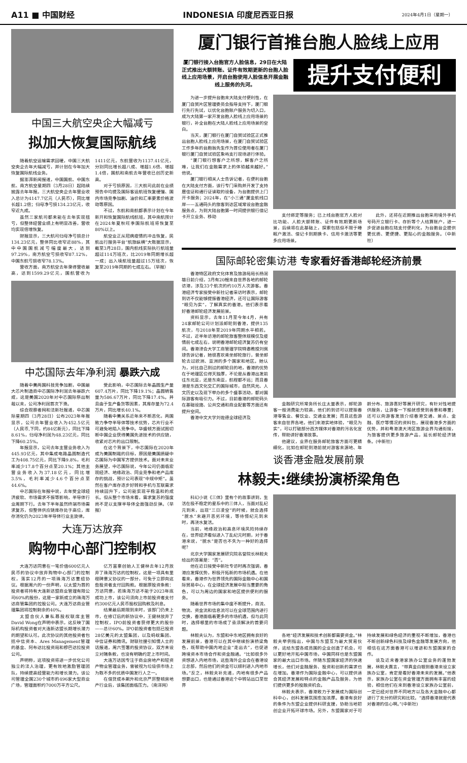A11 ■ 中国财经 INDONESIA 印度尼西亚日报 2024年4月1日（星期一）
中国三大航空央企大幅减亏
拟加大恢复国际航线
随着航空运输需求回暖，中国三大航空央企去年大幅减亏，并计划在今年加大恢复国际航线业务。
据澎湃新闻报道，中国国航、中国东航、南方航空星期四（3月28日）起陆续披露去年年报。三大航空央企去年营业收入总计为4147.7亿元（人民币），同比增长超1.2倍；归母净亏损134.23亿元，收窄近九成。
虽然三家航司都未能在去年实现扭亏，但整体经营业绩上有明显改善，营收均实现倍增恢复。
财报显示，三大航司归母净亏损总计134.23亿元，整体同比收窄近88%，其中中国国航减亏幅度最大，达到97.29%，南方航空亏损收窄87.12%，中国东航亏损收窄78.13%。
营收方面，南方航空去年录得营收最高，达到1599.29亿元，国航营收为1411亿元，东航营收为1137.41亿元，分别同比增长超八成、增超1.6倍、增超1.4倍，国航和南航去年营收已创历史新高。
对于亏损原因，三大航司此前在业绩预告中均提及国际客运航班恢复缓慢、国内市场竞争加剧、油价和汇率要素价格波动等原因。
不过，东航和南航都表示计划在今年新开和恢复国际航线航班，其中南航预计在2024年夏秋旺季国际航班将恢复至80%以上。
航空业正从冠病疫情的冲击恢复，民航出行服务平台“航旅纵横”大数据显示，截至3月28日，国内航线实际执行航班量超过114万班次，比2019年同期增长超一成；出入境航班量超过15万班次，恢复至2019年同期的七成左右。（早报）
中芯国际去年净利润 暴跌六成
随着中美两国科技竞争加剧，中国最大芯片制造商中芯国际净利润去年暴跌六成，这是美国2020年对中芯国际祭出制裁以来，公司净利润首次下滑。
综合观察者网和法新社报道，中芯国际星期四（3月28日）公布2023年年报显示，公司去年营业收入为452.5亿元（人民币,下同，约84亿新元），同比下降8.61%，归母净利润为48.23亿元，同比下降60.25%。
年报显示，公司去年主营业务收入为445.93亿元，其中集成电路晶圆制造代工为408.75亿元，同比下降9.8%，毛利率减少17.8个百分点至20.1%；其他主营业务收入为37.18亿元，同比增3.5%，毛利率减少4.6个百分点至44.6%。
中芯国际在年报中说，去年受全球经济疲软、市场需求不振等影响，半导体行业周期下行。去年下半年虽然终端市场需求复苏，但整体供应链库存处于高位，库存消化仍为2023年半导体行业主旋律。
受此影响，中芯国际去年晶圆生产量607.4万片，同比下降19.1%；晶圆销售量为586.67万片，同比下降17.4%。并且由于生产备货等因素，其库存量为72.4万片，同比增长40.1%。
随着中美关系近年来不断恶化，两国致力争夺半导体等技术优势，芯片行业不可避免地陷入竞争中。华盛顿方面试图切断中国企业获得美国先进技术的供应链，收紧对芯片的出口限制。
在这个背景下，中芯国际在2020年成为美国制裁的目标，原因是美国质疑中芯国际为中国军方提供技术。面对未来业务展望，中芯国际说，今年公司仍面临宏观经济、地缘政治、同业竞争和老产品库存的挑战，预计公司表现“中规中矩”。虽然在客户库存逐步好转和手机与互联需求持续回升下，公司能实现平稳温和的成长。但从整个市场来看，需求复苏的强度尚不足以支撑半导体全面强劲反弹。（早报）
大连万达放弃
购物中心部门控制权
大连万达同意在一笔价值600亿元人民币的协议中放弃购物中心部门的控制权，落实12月的一项珠海万达重组协议。根据周六的一份声明，以太盟为首的投资者将持有大连新达盟商业管理有限公司60%的股份，这是一家新成立的珠海万达商管集团的控股公司。大连万达商业管理集团将控制剩余的40%。
太盟合伙人兼私募股权联席主管David Wong在声明中表示，这反映了国际机构投资者对大连新达盟长期增长潜力的期望和认可。此次协议的其他投资者包括中信资本、Ares Management管理的基金、阿布达比投资局和穆巴达拉投资公司。
声明称，这项投资将进一步优化公司独立的法人治理，更有效地激励管理团队，持续提高经营能力和增长潜力。该公司管理全国230个城市的496家大型商业广场，管理面积约7000万平方公尺。
亿万富豪创始人王健林去年12月放弃了珠海万达的控制权，这是一项具有里程碑意义协议的一部分，可免于立即向这些投资者支付回购款。根据原投资条款：万达同意，若珠海万达不能于2023年底成功上市，该公司须向上市前投资者支付约300亿元人民币股权回购款及利息。
结果最后期限到来时，该部门仍未上市，在修订后的新协议中，王健林放弃了控制权，IPO前投资者获得更大的股份——总计60%。IPO前投资者包括已投资28亿美元的太盟集团，以及蚂蚁集团、中信证券和腾讯。财联社援引知情人士的话报道，周六签署的投资协议，双方未设立对赌条款，也没有明确约定上市时间。
大连万达因专注于商业房地产和轻资产物业管理业务，曾被视为垃圾债市场上为数不多的优质中国发行人之一。
在借贷成本飙升和北京严厉整顿房地产行业后，该集团面临压力。（南洋网）
厦门银行首推台胞人脸线上应用
厦门银行接入台胞官方人脸信息，29日在大陆正式推出大额转账、证件有效期更新的台胞人脸线上应用场景，开启台胞使用人脸信息开展金融线上服务的先河。
提升支付便利
为进一步提升台胞来大陆支付便利性，在厦门自贸片区管理委员会指导支持下，厦门银行先行先试，以优化台胞账户服务为切入口，成为大陆第一家开发台胞人脸线上应用场景的银行，补全台胞在大陆人脸线上应用场景的空白。
当天，厦门银行在厦门自贸试验区正式推出台胞人脸线上应用场景，在厦门自贸试验区工作多年的台胞翁先生作为首位使用者在厦门银行厦门自贸试验区象屿支行现场进行体验。
“厦门银行想客户之所想，解客户之所难，让我们在金融需求上的体验越来越好。”他说。
厦门银行相关人士告诉记者，在便利台胞在大陆支付方面，该行专门采购并开发了支持居住证和通行证读取的设备，为台胞提供上门开卡服务；2024年，在“小三通”厦金航线口岸——五通码头的旅客到达区域常设台胞金融服务点，为到大陆台胞第一时间提供银行借记卡开立业务、移动
支付绑定等服务；已上线台胞官方人脸对比功能、人脸大额转账、证件有效期更新场景，后续将在此基础上，探索包括但不限于睡眠户激活、借记卡到期换卡、信用卡激活等更多应用场景。
此外，还将在近期推出台胞采用境外手机号码开立银行卡、存折等个人结算账户，进一步促进台胞在陆支付便利化，为台胞台企提供更优质、更便捷、更贴心的金融服务。（中新社）
国际邮轮密集访港 专家看好香港邮轮经济前景
香港特区政府文化体育及旅游局局长杨润雄日前介绍，3月有20艘来自世界各地的邮轮访港，涉及33个航次的约10万人次游客。香港经济专家接受中新社记者采访时表示，邮轮到访不仅能够提振香港经济，还可让国际游客“眼见为实”，了解真实的香港。他们表示看好香港邮轮经济发展前景。
资料显示，去年11月至今年4月，共有24家邮轮公司计划派邮轮到香港，提供135航次，与2018年至2019年同期水平相若。不过，近半年访港的邮轮旅客整体规模仅及疫情前七成左右，说明香港邮轮经济复苏仍有空间。香港浸会大学工商管理学院特邀教授刘佩琼告诉记者，她很喜欢乘坐邮轮旅行，曾坐邮轮去过欧洲、亚洲的多个国家和地区。她认为，对比自己到过的邮轮目的地，香港的优势在于地理区位得天独厚，不论是从香港出发前往东北亚，还是东南亚，航程都不远；而且香港是东西文化交汇的国际城市，自然风光、人文历史以及现下举办的多个盛事活动，都对国际游客有吸引力。不过，目前香港的邮轮码头在基础设施、公共交通和商业配套等方面还有提升空间。
香港中文大学刘佐德全球经济及
金融研究所常务所长庄太量表示，邮轮游客一般消费能力较高，他们的到访可以提振香港零售业、餐饮业、交通业发展；而且这些游客来自世界各地，他们来港实地体验，“眼见为实”，可以打破部分西方媒体对香港的污名化宣传，帮助讲好香港故事。
他建议，业界在服务邮轮旅客方面可更精细化，比如在邮轮到港前就对游客来源地、年龄分布、旅游喜好等展开研究，有针对性地提供服务，让游客一下船就感受到善意和尊重；还可以向游客发放介绍香港交通、景点、金融、医疗等情况的资料包，展现香港多方面的优势，并和粤港澳大湾区旅游业界沟通衔接，为旅客提供更多旅游产品，延长邮轮经济链条。(中新社)
谈香港金融发展前景
林毅夫:继续扮演桥梁角色
科幻小说《三体》里有个的故事讲到，生活在极不稳定的星系中的三体人，当面对乱纪元到来，出现“三日凌空”的时候，就会选择“脱水”来避开恶劣环境，等待恒纪元到来时，再浇水复活。
当前，地缘政治和高息环境风险持续存在，世界经济看似进入了乱纪元时期，对于香港来说，“脱水”是否也不失为一种好的选择呢？
北京大学国家发展研究院名誉院长林毅夫给出的答案是：“否”。
他在近日接受中新社专访时再次强调，香港应发挥优势，积极开拓新的市场机遇。在他看来，香港作为世界领先的国际金融中心和国际贸易中心，在全球经济发展中担当重要的角色，可以为周边的国家和地区提供便利的服务。
随着世界市场的集中度不断提升，商流、物流、资金流和信息流可以在全球范围内进行交换，香港面临着更多的市场机遇，但与此同时，选择哪里的市场成了亟须解决的首要问题。
林毅夫认为，东盟和中东地区拥有良好的发展前景，香港可以在其中继续扮演桥梁角色，既帮助中国内地企业“走出去”，也促进跨境资本市场合作和资金融通。“比如很多外资想进入内地市场，这些海外企业会在香港设立总部，然后他们的资金可以顺利进入内地市场。”反之，林毅夫补充道，内地有很多产品想要出口，也是通过香港这个中转站出口至世界
各地“经济发展和技术创新都需要资金。”林毅夫举例指出，中国与东盟互为最大贸易伙伴，这给东盟各成员国的企业创造了机会，可以更好地开拓中国市场，中国同样也是东盟国家的最大出口市场。伴随东盟国家经济的快速增长，他们对金融服务、投资和创新的需求也在增加。香港作为国际金融中心，可以提供适合其经济发展和特点的金融产品及服务，为他们提供更多的投融资机会。
林毅夫表示，香港致力于发展成为国际创科中心，创科发展氛围愈加浓厚。香港有良好的条件为东盟企业提供科研支援，协助当地初创企业开拓环球市场。另外，东盟国家对于可持续发展和绿色经济的重视不断增加，香港也不断创新绿色科技及绿色金融等发展方向，他相信在这方面香港可以增进和东盟国家的合作。
谈及近来香港家族办公室业务的蓬勃发展，林毅夫直言，“带真金白银到香港来设立家族办公室，肯定是看好香港未来的发展。”他表示，家族办公室在资金管理方面拥有丰富的经验，相信他们在来到香港设立家族办公室前，一定已经对世界不同地方以及各大金融中心都进行了充分的研究和比较。“选择香港就是代表对香港的信心啊。”(中新社)